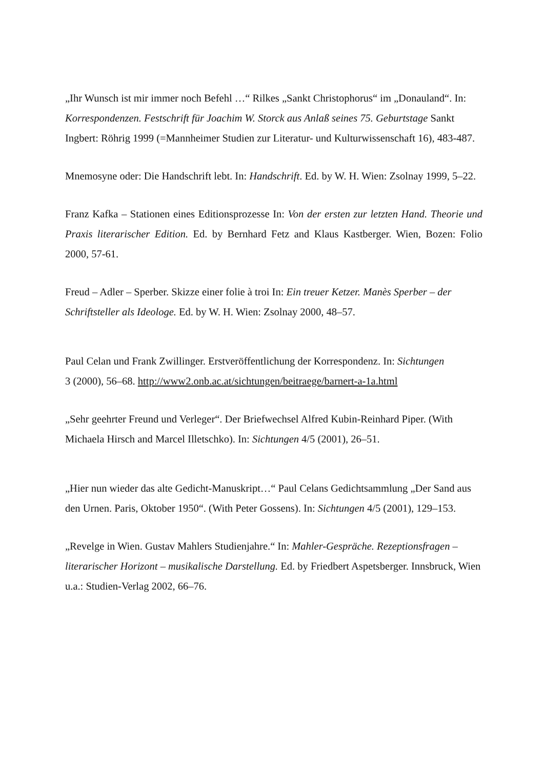„Ihr Wunsch ist mir immer noch Befehl …“ Rilkes „Sankt Christophorus“ im „Donauland“. In: Korrespondenzen. Festschrift für Joachim W. Storck aus Anlaß seines 75. Geburtstage Sankt Ingbert: Röhrig 1999 (=Mannheimer Studien zur Literatur- und Kulturwissenschaft 16), 483-487.
Mnemosyne oder: Die Handschrift lebt. In: Handschrift. Ed. by W. H. Wien: Zsolnay 1999, 5–22.
Franz Kafka – Stationen eines Editionsprozesse In: Von der ersten zur letzten Hand. Theorie und Praxis literarischer Edition. Ed. by Bernhard Fetz and Klaus Kastberger. Wien, Bozen: Folio 2000, 57-61.
Freud – Adler – Sperber. Skizze einer folie à troi In: Ein treuer Ketzer. Manès Sperber – der Schriftsteller als Ideologe. Ed. by W. H. Wien: Zsolnay 2000, 48–57.
Paul Celan und Frank Zwillinger. Erstveröffentlichung der Korrespondenz. In: Sichtungen
3 (2000), 56–68. http://www2.onb.ac.at/sichtungen/beitraege/barnert-a-1a.html
„Sehr geehrter Freund und Verleger“. Der Briefwechsel Alfred Kubin-Reinhard Piper. (With Michaela Hirsch and Marcel Illetschko). In: Sichtungen 4/5 (2001), 26–51.
„Hier nun wieder das alte Gedicht-Manuskript…“ Paul Celans Gedichtsammlung „Der Sand aus den Urnen. Paris, Oktober 1950“. (With Peter Gossens). In: Sichtungen 4/5 (2001), 129–153.
„Revelge in Wien. Gustav Mahlers Studienjahre.“ In: Mahler-Gespräche. Rezeptionsfragen – literarischer Horizont – musikalische Darstellung. Ed. by Friedbert Aspetsberger. Innsbruck, Wien u.a.: Studien-Verlag 2002, 66–76.